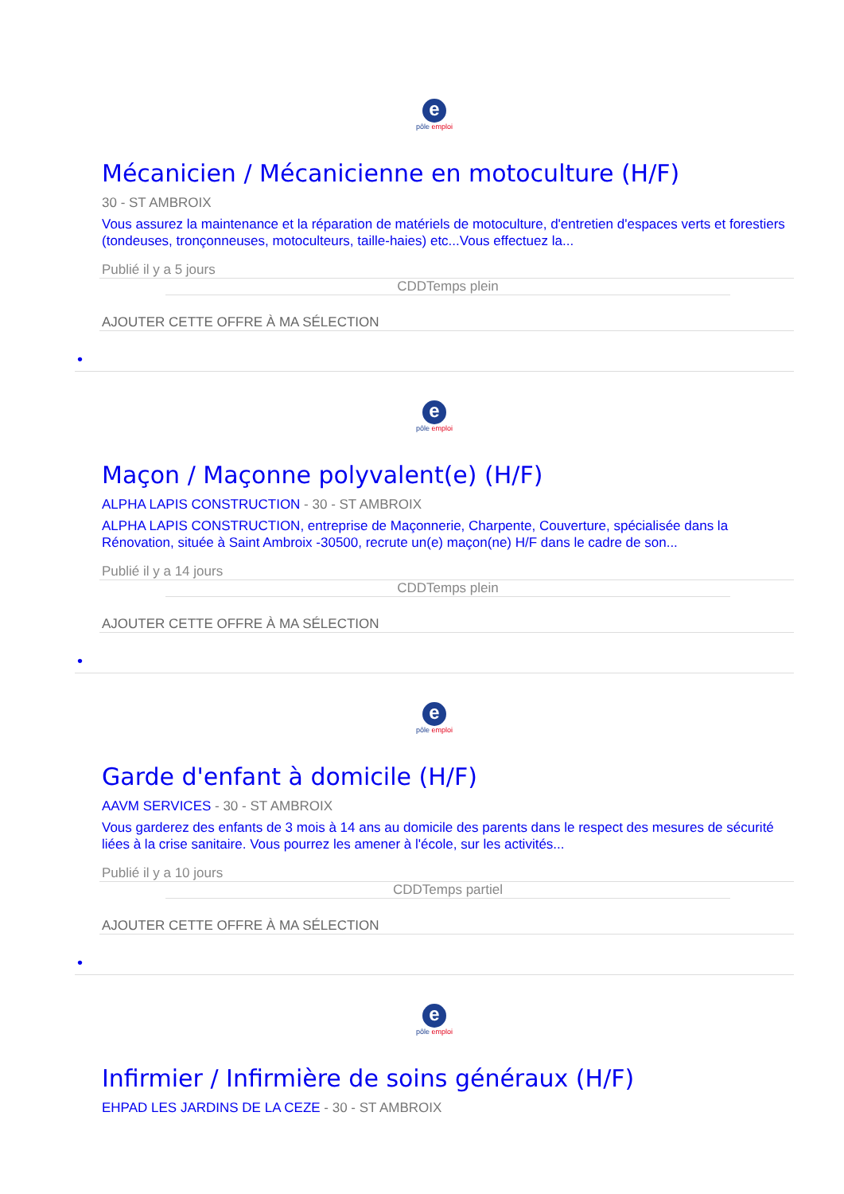epôle emploi
Mécanicien / Mécanicienne en motoculture (H/F)
30 - ST AMBROIX
Vous assurez la maintenance et la réparation de matériels de motoculture, d'entretien d'espaces verts et forestiers (tondeuses, tronçonneuses, motoculteurs, taille-haies) etc...Vous effectuez la...
Publié il y a 5 jours
CDDTemps plein
AJOUTER CETTE OFFRE À MA SÉLECTION
•
epôle emploi
Maçon / Maçonne polyvalent(e) (H/F)
ALPHA LAPIS CONSTRUCTION - 30 - ST AMBROIX
ALPHA LAPIS CONSTRUCTION, entreprise de Maçonnerie, Charpente, Couverture, spécialisée dans la Rénovation, située à Saint Ambroix -30500, recrute un(e) maçon(ne) H/F dans le cadre de son...
Publié il y a 14 jours
CDDTemps plein
AJOUTER CETTE OFFRE À MA SÉLECTION
•
epôle emploi
Garde d'enfant à domicile (H/F)
AAVM SERVICES - 30 - ST AMBROIX
Vous garderez des enfants de 3 mois à 14 ans au domicile des parents dans le respect des mesures de sécurité liées à la crise sanitaire. Vous pourrez les amener à l'école, sur les activités...
Publié il y a 10 jours
CDDTemps partiel
AJOUTER CETTE OFFRE À MA SÉLECTION
•
epôle emploi
Infirmier / Infirmière de soins généraux (H/F)
EHPAD LES JARDINS DE LA CEZE - 30 - ST AMBROIX